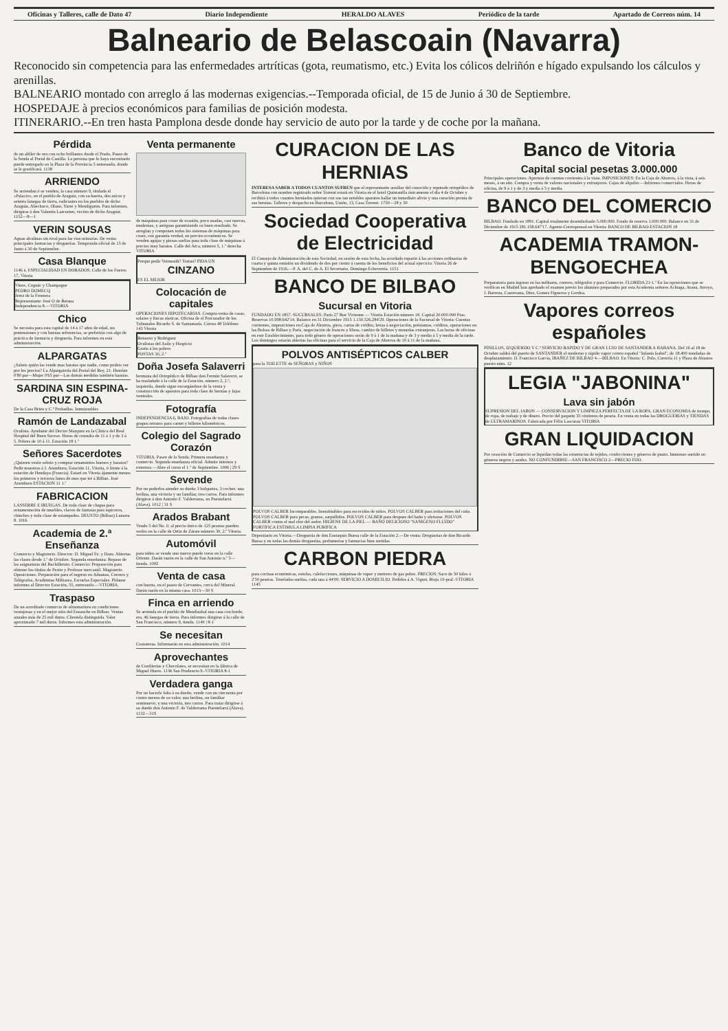Oficinas y Talleres, calle de Dato 47 Diario Independiente HERALDO ALAVES Periódico de la tarde Apartado de Correos núm. 14
Balneario de Belascoain (Navarra)
Reconocido sin competencia para las enfermedades artríticas (gota, reumatismo, etc.) Evita los cólicos delriñón e hígado expulsando los cálculos y arenillas.
BALNEARIO montado con arreglo á las modernas exigencias.--Temporada oficial, de 15 de Junio á 30 de Septiembre.
HOSPEDAJE à precios económicos para familias de posición modesta.
ITINERARIO.--En tren hasta Pamplona desde donde hay servicio de auto por la tarde y de coche por la mañana.
Pérdida
de un alfiler de oro con ocho brillantes desde el Prado, Paseo de la Senda al Portal de Castilla. La persona que lo haya encontrado puede entregarlo en la Plaza de la Provincia 5 entresuelo, donde se le gratificará. 1138
ARRIENDO
Se arriendan ó se venden, la casa número 9, titulada el «Palacio», en el pueblo de Araguiz, con su huerta, dos raíces y setenta fanegas de tierra, radicantes en los pueblos de dicho Araguiz, Abechuco, Olano, Yurre y Mendiguren. Para informes, dirigirse á don Valentín Lazcurien, vecino de dicho Araguiz. 1152—8—1
VERIN SOUSAS
Aguas alcalinas sin rival para las vías urinarias. De venta: principales farmacias y droguerías. Temporada oficial de 15 de Junio á 30 de Septiembre.
Casa Blanque
1146 á. ESPECIALIDAD EN DORADOS. Calle de los Fueros 17, Vitoria
Vinos, Cognác y Champagne
PEDRO DOMECQ
Jerez de la Frontera
Representante: José O de Retana
Independencia 8.—VITORIA
Chico
Se necesita para esta capital de 14 á 17 años de edad, sin pretensiones y con buenas referencias, se preferiría con algo de práctica de farmacia y droguería. Para informes en esta administración.
ALPARGATAS
¿Sabeis quién las vende mas baratas que nadie, como podeis ver por los precios? La Alpargatería del Portal del Rey, 21: Hombre 0'80 par—Mujer 0'65 par—Las demás medidas también baratas.
SARDINA SIN ESPINA-CRUZ ROJA
De la Casa Brieu y C.ª Probadlas. Inmejorables
Ramón de Landazabal
Oculista. Ayudante del Doctor Marquez en la Clínica del Real Hospital del Buen Suceso. Horas de consulta de 11 á 1 y de 3 á 5. Pobres de 10 á 11. Estación 18 1.º
Señores Sacerdotes
¿Quieren vestir sobrio y comprar ornamentos buenos y baratos? Pedir muestras á J. Aramburu, Estación 11, Vitoria, ó frente á la estación de Hendaya (Francia). Estaré en Vitoria ájamente menos los primeros y terceros lunes de mes que iré á Bilbao. José Aramburu ESTACION 11 1.º
FABRICACION
LASSERRE E IRUEGAS. De toda clase de chapas para ornamentación de muebles, clavos de fantasia para tapiceros, chinches y toda clase de estampados. DEUSTO (Bilbao) Luzarra 8. 1016
Academia de 2.ª Enseñanza
Comercio y Magisterio. Director: D. Miguel Fz. y Dans. Abiertas las clases desde 1.º de Octubre. Segunda enseñanza: Repaso de las asignaturas del Bachillerato. Comercio: Preparación para obtener los títulos de Perito y Profesor mercantil. Magisterio. Oposiciones: Preparación para el ingreso en Aduanas, Correos y Telégrafos, Academias Militares, Escuelas Especiales. Pídanse informes al Director Estación, 55, entresuelo.—VITORIA.
Traspaso
De un acreditado comercio de ultramarinos en condiciones ventajosas y en el mejor sitio del Ensanche en Bilbao. Ventas anuales más de 25 mil duros. Clientela distinguida. Valor aproximado 7 mil duros. Informes esta administración.
Venta permanente
de máquinas para coser de ocasión, poco usadas, casi nuevas, modernas, y antiguas garantizando su buen resultado. Se arreglan y componen todos los sistemas de máquinas para coser, con garantía verdad, en precios económicos. Se venden agujas y piezas sueltas para toda clase de máquinas á precios muy baratos. Calle del Arca, número 5, 1.º derecha VITORIA
Porque pedir Vermouth? Torino? PIDA UN
CINZANO
ES EL MEJOR
Colocación de capitales
OPERACIONES HIPOTECARIAS. Compra-venta de casas, solares y fincas rústicas. Oficina de el Procurador de los Tribunales Ricardo S. de Santamaría. Correa 48 Teléfono 143 Vitoria
Retuerto y Rodriguez
Oculistas del Asilo y Hospicio
Gratis á los pobres
POSTAS 30, 2.º
Doña Josefa Salaverri
hermana del Ortopédico de Bilbao don Fermín Salaverri, se ha trasladado á la calle de la Estación, número 2, 2.º, izquierda, donde sigue encargándose de la venta y construcción de aparatos para toda clase de hernias y fajas ventrales.
Fotografía
INDEPENDENCIA 6, BAJO. Fotografías de todas clases grupos retratos para carnet y billetes kilométricos.
Colegio del Sagrado Corazón
VITORIA. Paseo de la Senda. Primera enseñanza y comercio. Segunda enseñanza oficial. Admite internos y externos.—Abre el curso el 1.º de Septiembre. 1006 | 29 S
Sevende
Por no poderlos atender su dueño 3 bolquetes, 3 coches: una berlina, una victoria y un familiar, tres carros. Para informes dirigirse á don Antonio F. Valderrama, en Puentelarrá (Alava). 1012 | 31 S
Arados Brabant
Vendo 5 del No. 0. al precio único de 125 pesetas pueden verlos en la calle de Ortiz de Zárate número 30, 2.º Vitoria.
Automóvil
para niños se vende uno nuevo puede verse en la calle Oriente. Darán razón en la calle de San Antonio n.º 5—tienda. 1002
Venta de casa
con huerta, en el paseo de Cervantes, cerca del Mineral. Darán razón en la misma casa. 1013—30 S
Finca en arriendo
Se arrienda en el pueblo de Mendizabal una casa con borde, era, 46 fanegas de tierra. Para informes dirigirse á la calle de San Francisco, número 9, tienda. 1140 | 8-1
Se necesitan
Costureras. Informarán en esta administración. 1014
Aprovechantes
de Confiterías y Chocolates, se necesitan en la fábrica de Miguel Hueto. 1136 San Prudencio 9.-VITORIA 8-1
Verdadera ganga
Por no hacerle falta á su dueño, vende con un cincuenta por ciento menos de su valor, una berlina, un familiar seminuevo, y una victoria, tres carros. Para tratar dirigirse á su dueño don Antonio F. de Valderrama Puentelarrá (Alava). 1132—31S
CURACION DE LAS HERNIAS
INTERESA SABER A TODOS CUANTOS SUFREN que el representante auxiliar del conocido y reputado ortopédico de Barcelona con nombre registrado señor Torrent estará en Vitoria en el hotel Quintanilla únicamente el día 4 de Octubre y recibirá á todos cuantos herniados quieran con sus tan notables aparatos hallar un inmediato alivio y una curación pronta de sus hernias. Talleres y despacho en Barcelona, Unión, 13, Casa Torrent. 1750—28 y 30
Sociedad Cooperativa de Electricidad
El Consejo de Administración de esta Sociedad, en sesión de esta fecha, ha acordado repartir á las acciones ordinarias de cuarta y quinta emisión un dividendo de dos por ciento á cuenta de los beneficios del actual ejercicio. Vitoria 26 de Septiembre de 1916.—P. A. del C. de A. El Secretario, Domingo Echeverría. 1151
BANCO DE BILBAO
Sucursal en Vitoria
FUNDADO EN 1857. SUCURSALES: París 27 Rue Vivienne — Vitoria Estación número 18. Capital 20.000.000 Ptas. Reservas 10.998.642'14. Balance en 31 Diciembre 1915 1.130.526.284'29. Operaciones de la Sucursal de Vitoria: Cuentas corrientes, imposiciones en Caja de Ahorros, giros, cartas de crédito, letras á negociación, préstamos, créditos, operaciones en las Bolsas de Bilbao y París, negociación de francos y libras, cambio de billetes y monedas extranjeras. Las horas de oficinas en este Establecimiento, para todo género de operaciones serán de 9 á 1 de la mañana y de 3 y media á 5 y media de la tarde. Los domingos estarán abiertas las oficinas para el servicio de la Caja de Ahorros de 10 á 11 de la mañana.
POLVOS ANTISÉPTICOS CALBER
para la TOILETTE de SEÑORAS y NIÑOS
POLVOS CALBER Incomparables. Insustituibles para escocidos de niños. POLVOS CALBER para irritaciones del cutis. POLVOS CALBER para pecas, granos, sarpullidos. POLVOS CALBER para despues del baño y afeitarse. POLVOS CALBER contra el mal olor del sudor. HIGIENE DE LA PIEL — BAÑO DELICIOSO "SANIGENO FLUIDO" FORTIFICA ESTIMULA LIMPIA PURIFICA
Depositario en Vitoria.—Droguería de don Eustaquio Buesa calle de la Estación 2.—De venta: Droguerías de don Ricardo Buesa y en todas las demás droguerías, perfumerías y farmacias bien surtidas.
CARBON PIEDRA
para cocinas económicas, estufas, calefacciones, máquinas de vapor y motores de gas pobre. PRECIOS: Saco de 50 kilos á 2'50 pesetas. Toneladas sueltas, cada una á 44'00. SERVICIO A DOMICILIO. Pedidos á A. Viguri, Rioja 10-pral.-VITORIA 1145
Banco de Vitoria
Capital social pesetas 3.000.000
Principales operaciones. Apertura de cuentas corrientes á la vista. IMPOSICIONES: En la Caja de Ahorros, á la vista, á seis meses, á un año. Compra y venta de valores nacionales y extranjeros. Cajas de alquiler.—Informes comerciales. Horas de oficina, de 9 á 1 y de 3 y media á 5 y media.
BANCO DEL COMERCIO
BILBAO. Fundado en 1891. Capital totalmente desembolsado 5.000.000. Fondo de reserva 1.000.000. Balance en 31 de Diciembre de 1915 281.158.647'17. Agente-Corresponsal en Vitoria: BANCO DE BILBAO-ESTACION 18
ACADEMIA TRAMON-BENGOECHEA
Preparatoria para ingreso en las militares, correos, telégrafos y para Comercio. FLORIDA 21-1.º En las oposiciones que se verifican en Madrid han aprobado el examen previo los alumnos preparados por esta Academia señores Achiaga, Arana, Arroyo, J. Barrena, Castresana, Díez, Gomez Figueroa y Gordoa.
Vapores correos españoles
PINILLOS, IZQUIERDO Y C.ª SERVICIO RAPIDO Y DE GRAN LUJO DE SANTANDER A HABANA. Del 16 al 18 de Octubre saldrá del puerto de SANTANDER el moderno y rápido vapor correo español "Infanta Isabel", de 18.400 toneladas de desplazamiento. D. Francisco García, IBAÑEZ DE BILBAO 4.—BILBAO. En Vitoria: C. Polo, Correría 11 y Plaza de Abastos puesto núm. 12
LEGIA "JABONINA"
Lava sin jabón
SUPRESION DEL JABON — CONSERVACION Y LIMPIEZA PERFECTA DE LA ROPA. GRAN ECONOMIA de tiempo, de ropa, de trabajo y de dinero. Precio del paquete 35 céntimos de peseta. En venta en todas las DROGUERIAS y TIENDAS de ULTRAMARINOS. Fabricada por Félix Lascurau VITORIA
GRAN LIQUIDACION
Por cesación de Comercio se liquidan todas las existencias de tejidos, confecciones y géneros de punto. Immenso surtido en géneros negros y azules. NO CONFUNDIRSE—SAN FRANCISCO 2—PRECIO FIJO.